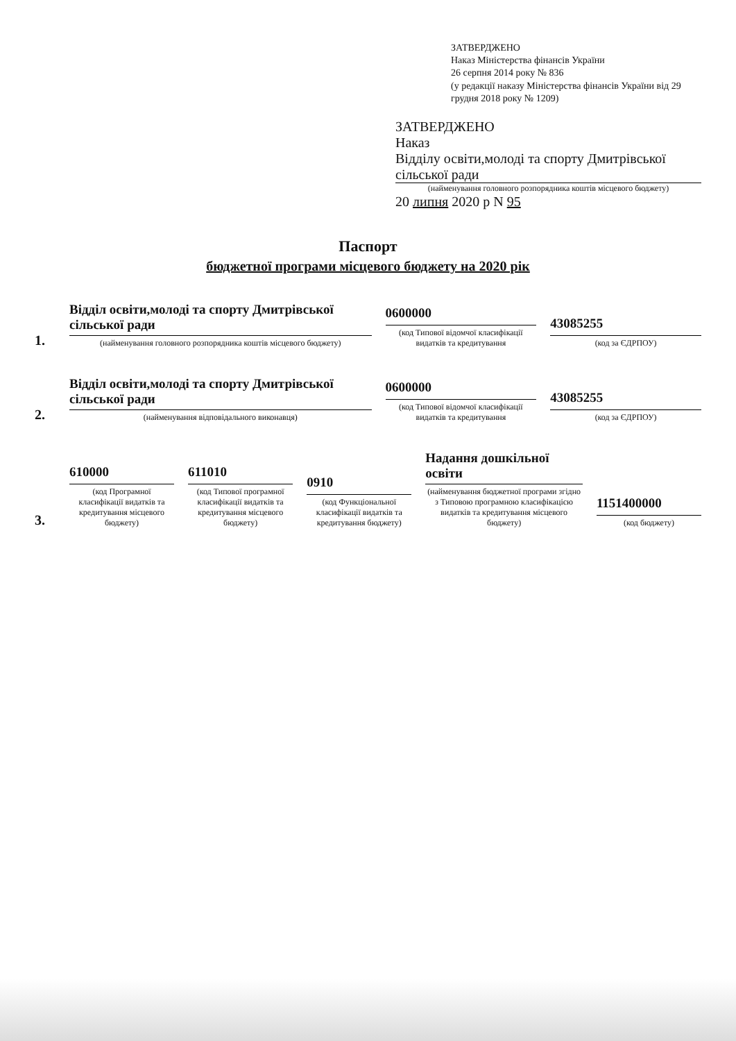ЗАТВЕРДЖЕНО
Наказ Міністерства фінансів України
26 серпня 2014 року № 836
(у редакції наказу Міністерства фінансів України від 29 грудня 2018 року № 1209)
ЗАТВЕРДЖЕНО
Наказ
Відділу освіти,молоді та спорту Дмитрівської сільської ради
(найменування головного розпорядника коштів місцевого бюджету)
20 липня 2020 р N 95
Паспорт
бюджетної програми місцевого бюджету на 2020 рік
1.
Відділ освіти,молоді та спорту Дмитрівської сільської ради
(найменування головного розпорядника коштів місцевого бюджету)
0600000
(код Типової відомчої класифікації видатків та кредитування
43085255
(код за ЄДРПОУ)
2.
Відділ освіти,молоді та спорту Дмитрівської сільської ради
(найменування відповідального виконавця)
0600000
(код Типової відомчої класифікації видатків та кредитування
43085255
(код за ЄДРПОУ)
3.
610000
(код Програмної класифікації видатків та кредитування місцевого бюджету)
611010
(код Типової програмної класифікації видатків та кредитування місцевого бюджету)
0910
(код Функціональної класифікації видатків та кредитування бюджету)
Надання дошкільної освіти
(найменування бюджетної програми згідно з Типовою програмною класифікацією видатків та кредитування місцевого бюджету)
1151400000
(код бюджету)